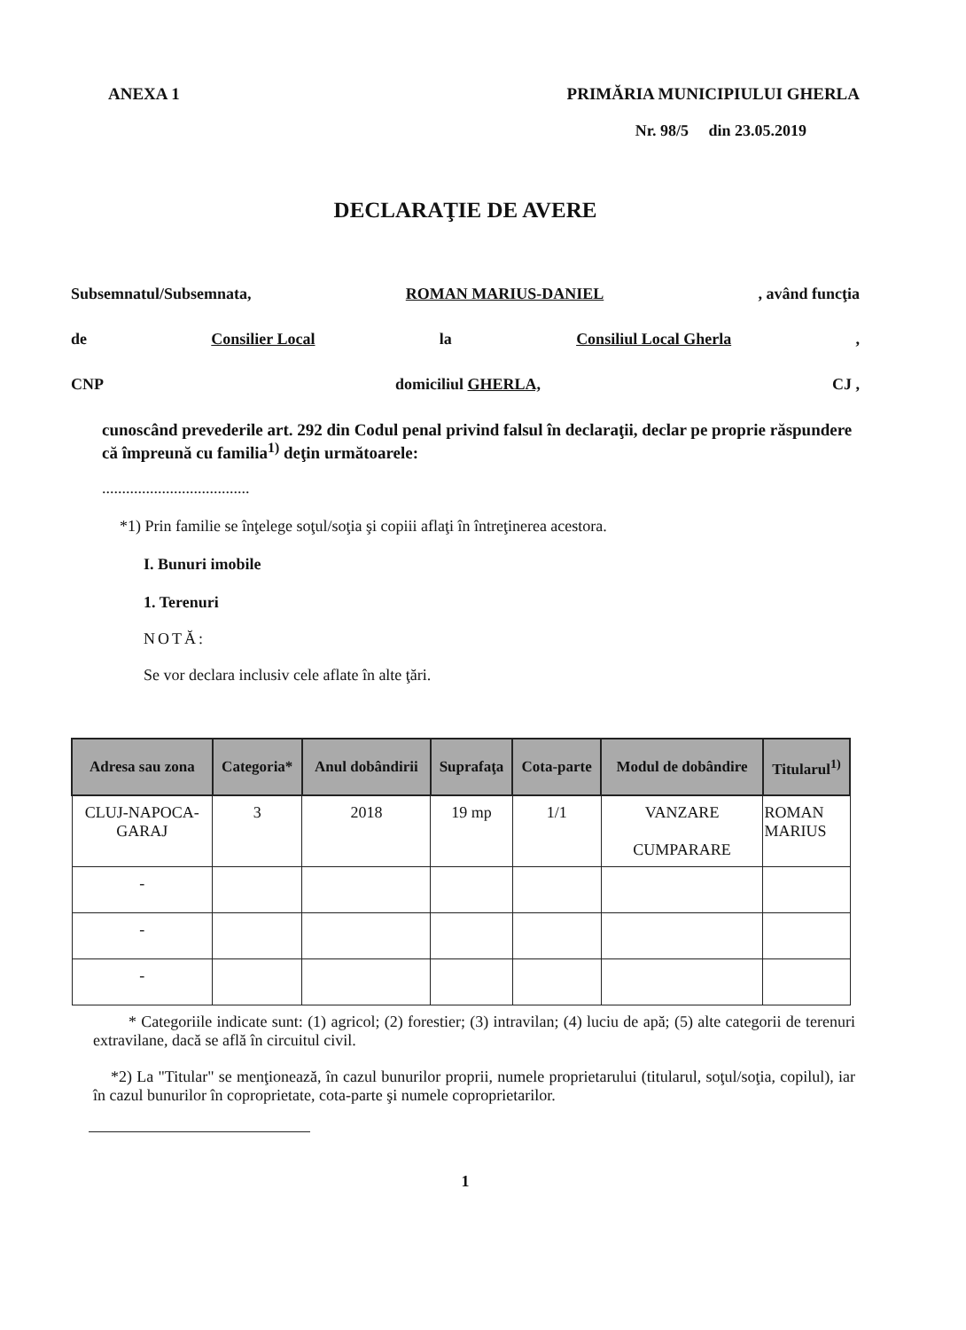ANEXA 1 PRIMĂRIA MUNICIPIULUI GHERLA
Nr. 98/5 din 23.05.2019
DECLARAŢIE DE AVERE
Subsemnatul/Subsemnata, ROMAN MARIUS-DANIEL, având funcţia
de Consilier Local la Consiliul Local Gherla,
CNP domiciliul GHERLA, CJ ,
cunoscând prevederile art. 292 din Codul penal privind falsul în declaraţii, declar pe proprie răspundere că împreună cu familia<sup>1)</sup> deţin următoarele:
.....................................
*1) Prin familie se înţelege soţul/soţia şi copiii aflaţi în întreţinerea acestora.
I. Bunuri imobile
1. Terenuri
NOTĂ:
Se vor declara inclusiv cele aflate în alte ţări.
| Adresa sau zona | Categoria* | Anul dobândirii | Suprafaţa | Cota-parte | Modul de dobândire | Titularul<sup>1)</sup> |
| --- | --- | --- | --- | --- | --- | --- |
| CLUJ-NAPOCA- GARAJ | 3 | 2018 | 19 mp | 1/1 | VANZARE CUMPARARE | ROMAN MARIUS |
| - | | | | | | |
| - | | | | | | |
| - | | | | | | |
* Categoriile indicate sunt: (1) agricol; (2) forestier; (3) intravilan; (4) luciu de apă; (5) alte categorii de terenuri extravilane, dacă se află în circuitul civil.
*2) La "Titular" se menţionează, în cazul bunurilor proprii, numele proprietarului (titularul, soţul/soţia, copilul), iar în cazul bunurilor în coproprietate, cota-parte şi numele coproprietarilor.
1